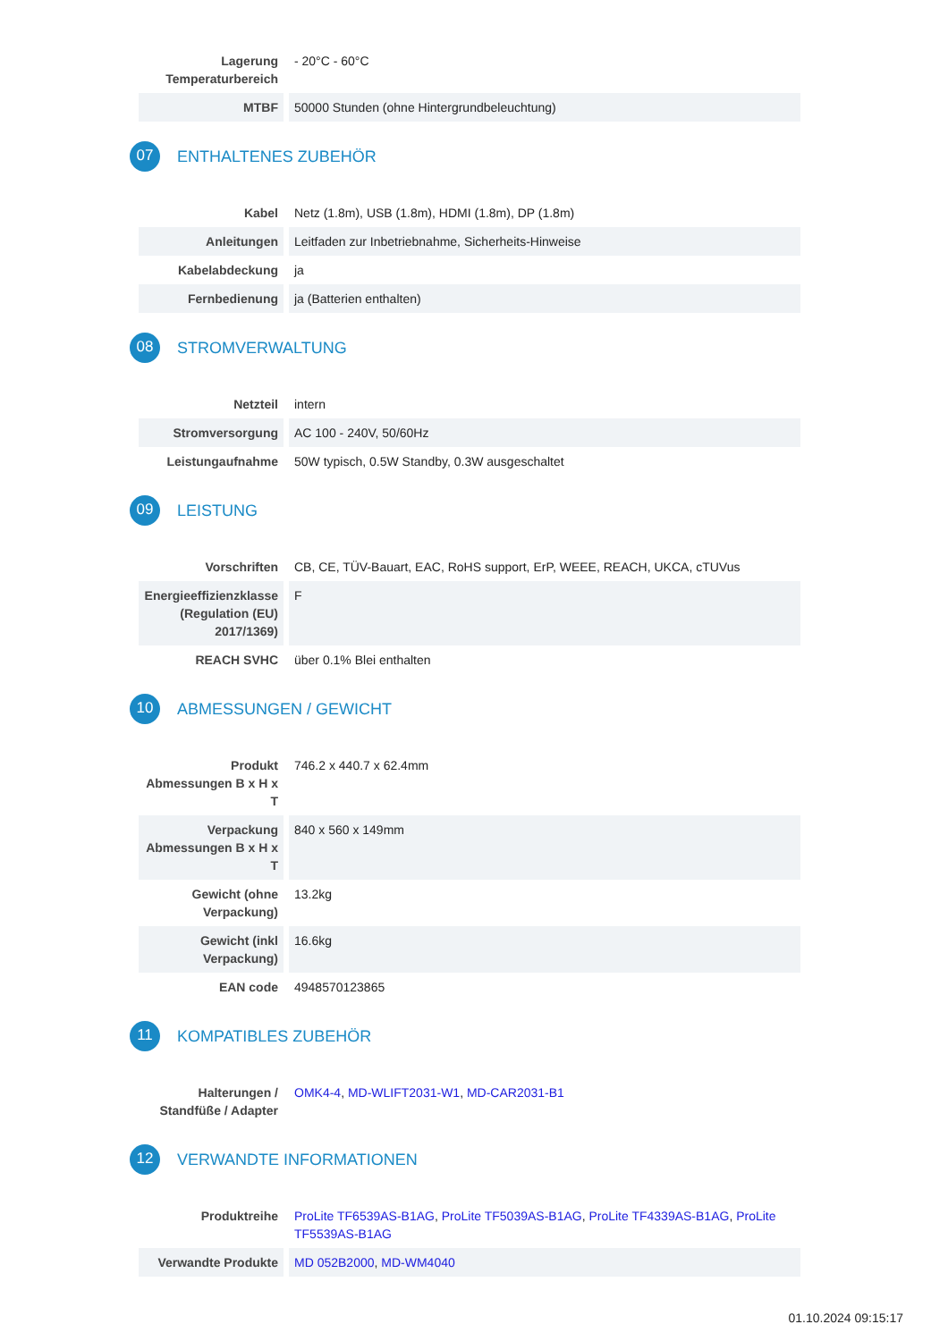| Lagerung Temperaturbereich | - 20°C - 60°C |
| MTBF | 50000 Stunden (ohne Hintergrundbeleuchtung) |
07 ENTHALTENES ZUBEHÖR
| Kabel | Netz (1.8m), USB (1.8m), HDMI (1.8m), DP (1.8m) |
| Anleitungen | Leitfaden zur Inbetriebnahme, Sicherheits-Hinweise |
| Kabelabdeckung | ja |
| Fernbedienung | ja (Batterien enthalten) |
08 STROMVERWALTUNG
| Netzteil | intern |
| Stromversorgung | AC 100 - 240V, 50/60Hz |
| Leistungaufnahme | 50W typisch, 0.5W Standby, 0.3W ausgeschaltet |
09 LEISTUNG
| Vorschriften | CB, CE, TÜV-Bauart, EAC, RoHS support, ErP, WEEE, REACH, UKCA, cTUVus |
| Energieeffizienzklasse (Regulation (EU) 2017/1369) | F |
| REACH SVHC | über 0.1% Blei enthalten |
10 ABMESSUNGEN / GEWICHT
| Produkt Abmessungen B x H x T | 746.2 x 440.7 x 62.4mm |
| Verpackung Abmessungen B x H x T | 840 x 560 x 149mm |
| Gewicht (ohne Verpackung) | 13.2kg |
| Gewicht (inkl Verpackung) | 16.6kg |
| EAN code | 4948570123865 |
11 KOMPATIBLES ZUBEHÖR
| Halterungen / Standfüße / Adapter | OMK4-4 , MD-WLIFT2031-W1 , MD-CAR2031-B1 |
12 VERWANDTE INFORMATIONEN
| Produktreihe | ProLite TF6539AS-B1AG , ProLite TF5039AS-B1AG , ProLite TF4339AS-B1AG , ProLite TF5539AS-B1AG |
| Verwandte Produkte | MD 052B2000 , MD-WM4040 |
01.10.2024 09:15:17